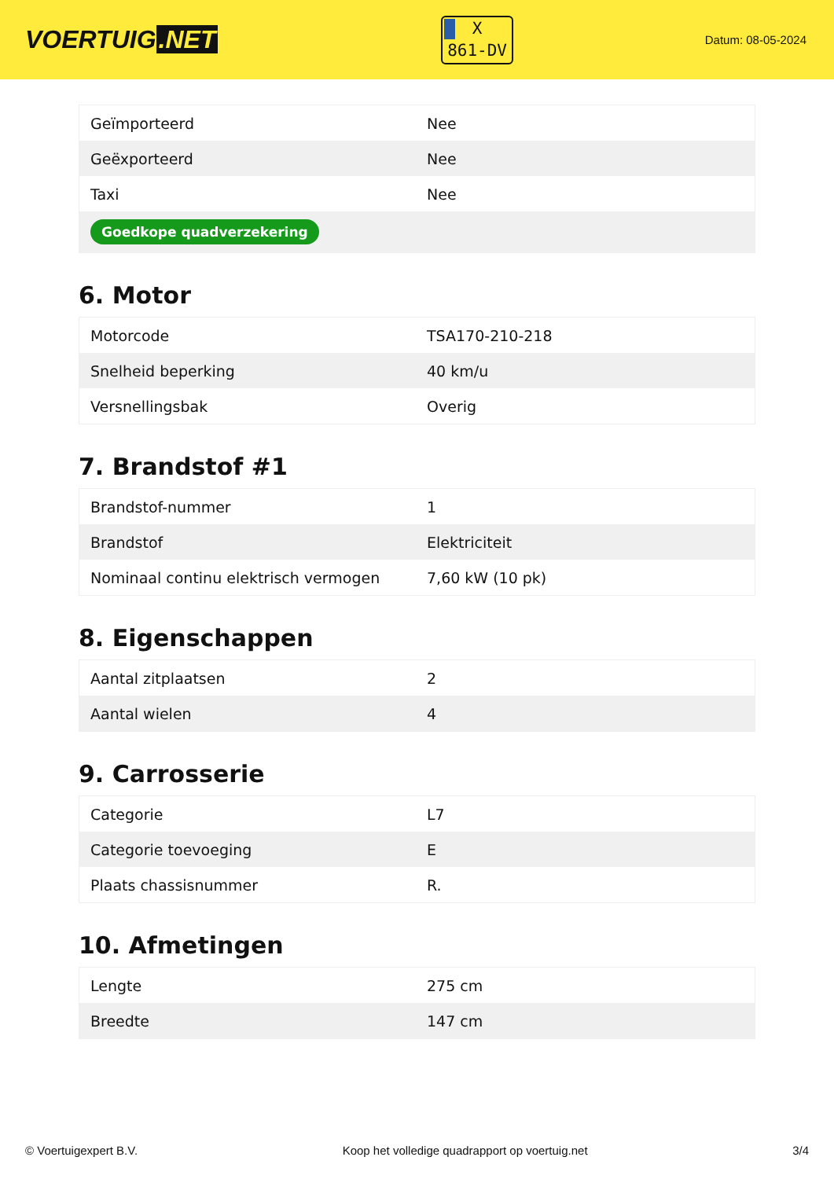VOERTUIG.NET
X
861-DV
Datum: 08-05-2024
| Geïmporteerd | Nee |
| Geëxporteerd | Nee |
| Taxi | Nee |
| Goedkope quadverzekering | |
6. Motor
| Motorcode | TSA170-210-218 |
| Snelheid beperking | 40 km/u |
| Versnellingsbak | Overig |
7. Brandstof #1
| Brandstof-nummer | 1 |
| Brandstof | Elektriciteit |
| Nominaal continu elektrisch vermogen | 7,60 kW (10 pk) |
8. Eigenschappen
| Aantal zitplaatsen | 2 |
| Aantal wielen | 4 |
9. Carrosserie
| Categorie | L7 |
| Categorie toevoeging | E |
| Plaats chassisnummer | R. |
10. Afmetingen
| Lengte | 275 cm |
| Breedte | 147 cm |
© Voertuigexpert B.V. Koop het volledige quadrapport op voertuig.net 3/4